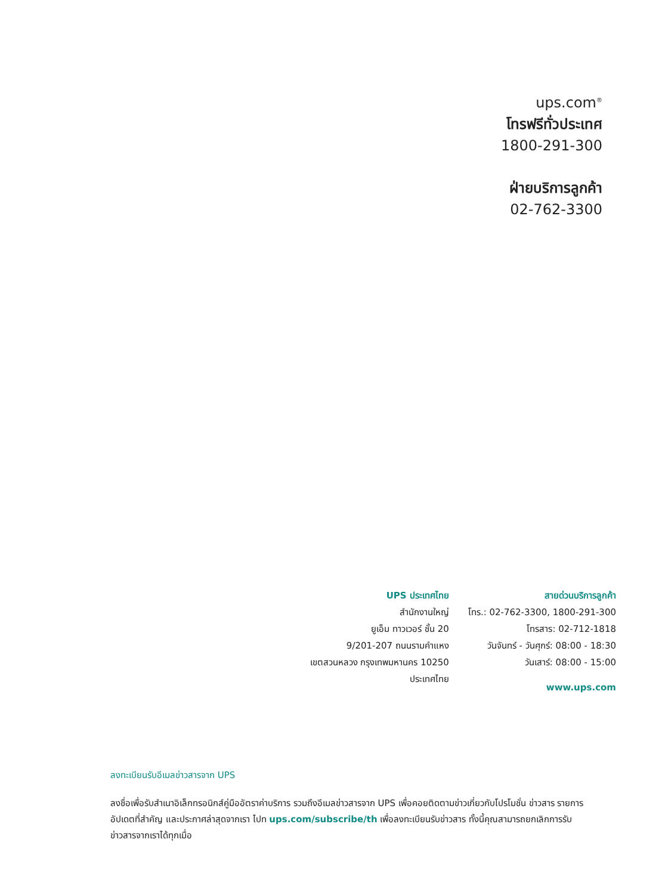ups.com<sup>®</sup>
โทรฟรีทั่วประเทศ
1800-291-300
ฝ่ายบริการลูกค้า
02-762-3300
UPS ประเทศไทย
สำนักงานใหญ่
ยูเอ็ม ทาวเวอร์ ชั้น 20
9/201-207 ถนนรามคำแหง
เขตสวนหลวง กรุงเทพมหานคร 10250
ประเทศไทย
สายด่วนบริการลูกค้า
โทร.: 02-762-3300, 1800-291-300
โทรสาร: 02-712-1818
วันจันทร์ - วันศุกร์: 08:00 - 18:30
วันเสาร์: 08:00 - 15:00
www.ups.com
ลงทะเบียนรับอีเมลข่าวสารจาก UPS
ลงชื่อเพื่อรับสำเนาอิเล็กทรอนิกส์คู่มืออัตราค่าบริการ รวมถึงอีเมลข่าวสารจาก UPS เพื่อคอยติดตามข่าวเกี่ยวกับโปรโมชั่น ข่าวสาร รายการอัปเดตที่สำคัญ และประกาศล่าสุดจากเรา ไปท ups.com/subscribe/th เพื่อลงทะเบียนรับข่าวสาร ทั้งนี้คุณสามารถยกเลิกการรับข่าวสารจากเราได้ทุกเมื่อ